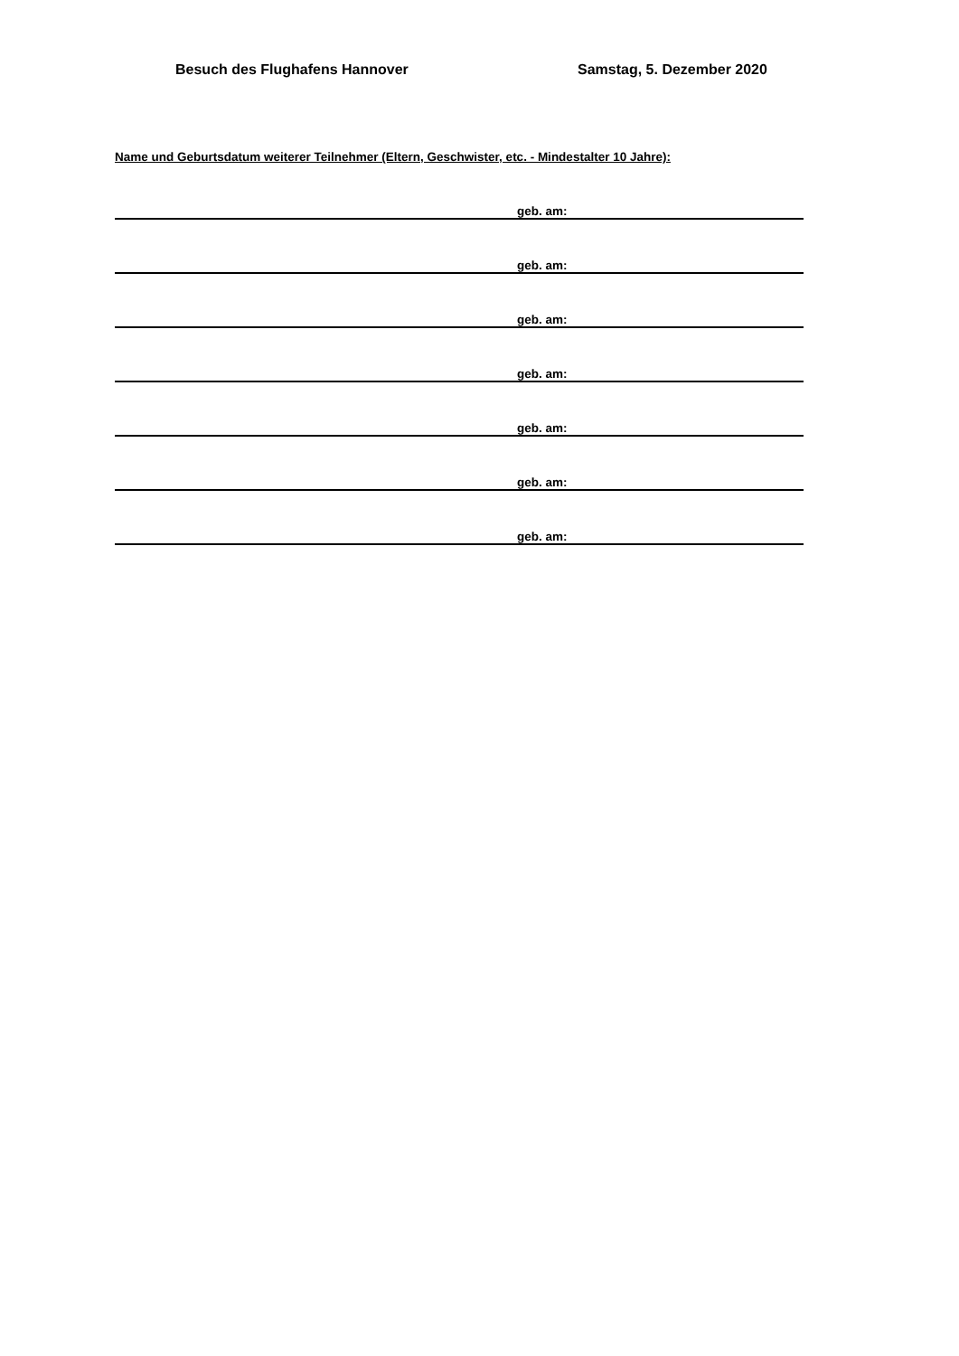Besuch des Flughafens Hannover Samstag, 5. Dezember 2020
Name und Geburtsdatum weiterer Teilnehmer (Eltern, Geschwister, etc. - Mindestalter 10 Jahre):
geb. am:
geb. am:
geb. am:
geb. am:
geb. am:
geb. am:
geb. am: